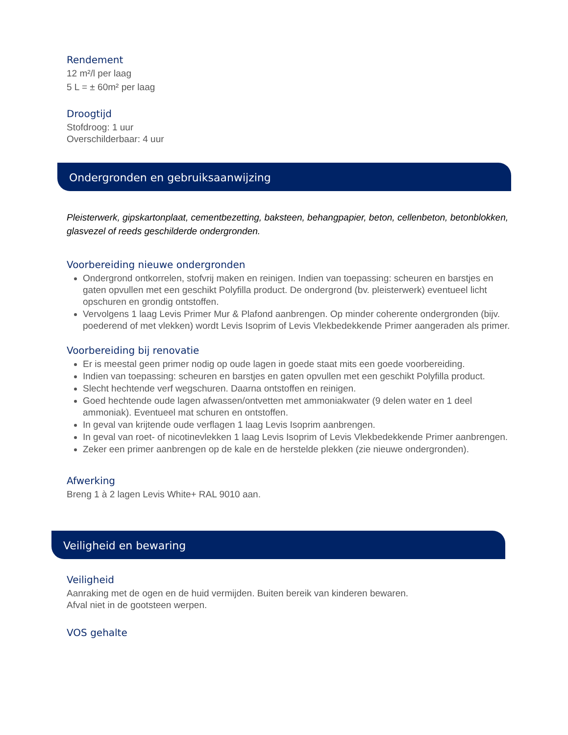Rendement
12 m²/l per laag
5 L = ± 60m² per laag
Droogtijd
Stofdroog: 1 uur
Overschilderbaar: 4 uur
Ondergronden en gebruiksaanwijzing
Pleisterwerk, gipskartonplaat, cementbezetting, baksteen, behangpapier, beton, cellenbeton, betonblokken, glasvezel of reeds geschilderde ondergronden.
Voorbereiding nieuwe ondergronden
Ondergrond ontkorrelen, stofvrij maken en reinigen. Indien van toepassing: scheuren en barstjes en gaten opvullen met een geschikt Polyfilla product. De ondergrond (bv. pleisterwerk) eventueel licht opschuren en grondig ontstoffen.
Vervolgens 1 laag Levis Primer Mur & Plafond aanbrengen. Op minder coherente ondergronden (bijv. poederend of met vlekken) wordt Levis Isoprim of Levis Vlekbedekkende Primer aangeraden als primer.
Voorbereiding bij renovatie
Er is meestal geen primer nodig op oude lagen in goede staat mits een goede voorbereiding.
Indien van toepassing: scheuren en barstjes en gaten opvullen met een geschikt Polyfilla product.
Slecht hechtende verf wegschuren. Daarna ontstoffen en reinigen.
Goed hechtende oude lagen afwassen/ontvetten met ammoniakwater (9 delen water en 1 deel ammoniak). Eventueel mat schuren en ontstoffen.
In geval van krijtende oude verflagen 1 laag Levis Isoprim aanbrengen.
In geval van roet- of nicotinevlekken 1 laag Levis Isoprim of Levis Vlekbedekkende Primer aanbrengen.
Zeker een primer aanbrengen op de kale en de herstelde plekken (zie nieuwe ondergronden).
Afwerking
Breng 1 à 2 lagen Levis White+ RAL 9010 aan.
Veiligheid en bewaring
Veiligheid
Aanraking met de ogen en de huid vermijden. Buiten bereik van kinderen bewaren.
Afval niet in de gootsteen werpen.
VOS gehalte